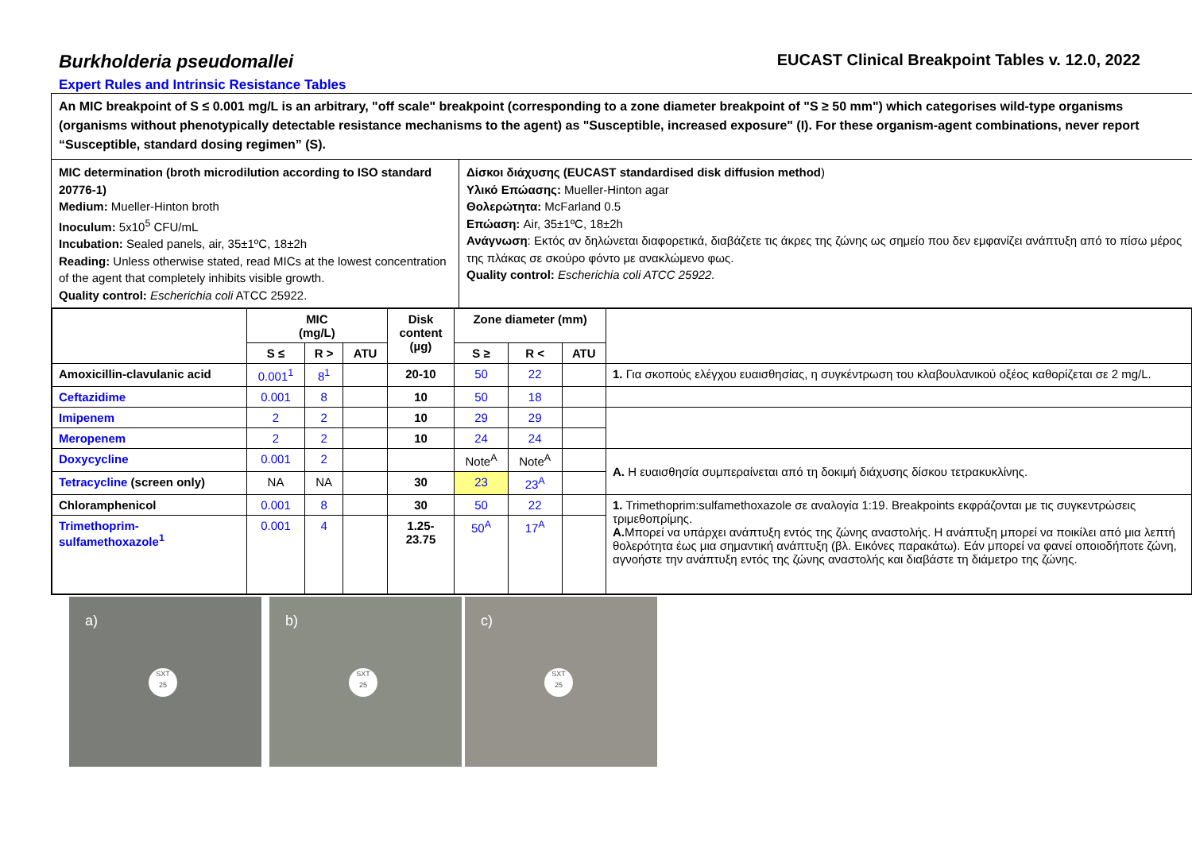Burkholderia pseudomallei
EUCAST Clinical Breakpoint Tables v. 12.0, 2022
Expert Rules and Intrinsic Resistance Tables
An MIC breakpoint of S ≤ 0.001 mg/L is an arbitrary, "off scale" breakpoint (corresponding to a zone diameter breakpoint of "S ≥ 50 mm") which categorises wild-type organisms (organisms without phenotypically detectable resistance mechanisms to the agent) as "Susceptible, increased exposure" (I). For these organism-agent combinations, never report “Susceptible, standard dosing regimen” (S).
MIC determination (broth microdilution according to ISO standard 20776-1)
Medium: Mueller-Hinton broth
Inoculum: 5x10<sup>5</sup> CFU/mL
Incubation: Sealed panels, air, 35±1ºC, 18±2h
Reading: Unless otherwise stated, read MICs at the lowest concentration of the agent that completely inhibits visible growth.
Quality control: Escherichia coli ATCC 25922.
Δίσκοι διάχυσης (EUCAST standardised disk diffusion method)
Υλικό Επώασης: Mueller-Hinton agar
Θολερώτητα: McFarland 0.5
Επώαση: Air, 35±1ºC, 18±2h
Ανάγνωση: Εκτός αν δηλώνεται διαφορετικά, διαβάζετε τις άκρες της ζώνης ως σημείο που δεν εμφανίζει ανάπτυξη από το πίσω μέρος της πλάκας σε σκούρο φόντο με ανακλώμενο φως.
Quality control: Escherichia coli ATCC 25922.
| | MIC (mg/L) | | | Disk content (µg) | Zone diameter (mm) | | | |
| --- | --- | --- | --- | --- | --- | --- | --- | --- |
| | S ≤ | R > | ATU | | S ≥ | R < | ATU | |
| Amoxicillin-clavulanic acid | 0.001<sup>1</sup> | 8<sup>1</sup> | | 20-10 | 50 | 22 | | 1. Για σκοπούς ελέγχου ευαισθησίας, η συγκέντρωση του κλαβουλανικού οξέος καθορίζεται σε 2 mg/L. |
| Ceftazidime | 0.001 | 8 | | 10 | 50 | 18 | | |
| Imipenem | 2 | 2 | | 10 | 29 | 29 | | |
| Meropenem | 2 | 2 | | 10 | 24 | 24 | | |
| Doxycycline | 0.001 | 2 | | | Note<sup>A</sup> | Note<sup>A</sup> | | A. Η ευαισθησία συμπεραίνεται από τη δοκιμή διάχυσης δίσκου τετρακυκλίνης. |
| Tetracycline (screen only) | NA | NA | | 30 | 23 | 23<sup>A</sup> | | |
| Chloramphenicol | 0.001 | 8 | | 30 | 50 | 22 | | 1. Trimethoprim:sulfamethoxazole σε αναλογία 1:19. Breakpoints εκφράζονται με τις συγκεντρώσεις τριμεθοπρίμης. A. Μπορεί να υπάρχει ανάπτυξη εντός της ζώνης αναστολής. Η ανάπτυξη μπορεί να ποικίλει από μια λεπτή θολερότητα έως μια σημαντική ανάπτυξη (βλ. Εικόνες παρακάτω). Εάν μπορεί να φανεί οποιοδήποτε ζώνη, αγνοήστε την ανάπτυξη εντός της ζώνης αναστολής και διαβάστε τη διάμετρο της ζώνης. |
| Trimethoprim- sulfamethoxazole<sup>1</sup> | 0.001 | 4 | | 1.25- 23.75 | 50<sup>A</sup> | 17<sup>A</sup> | | |
a)
SXT
25
b)
SXT
25
c)
SXT
25